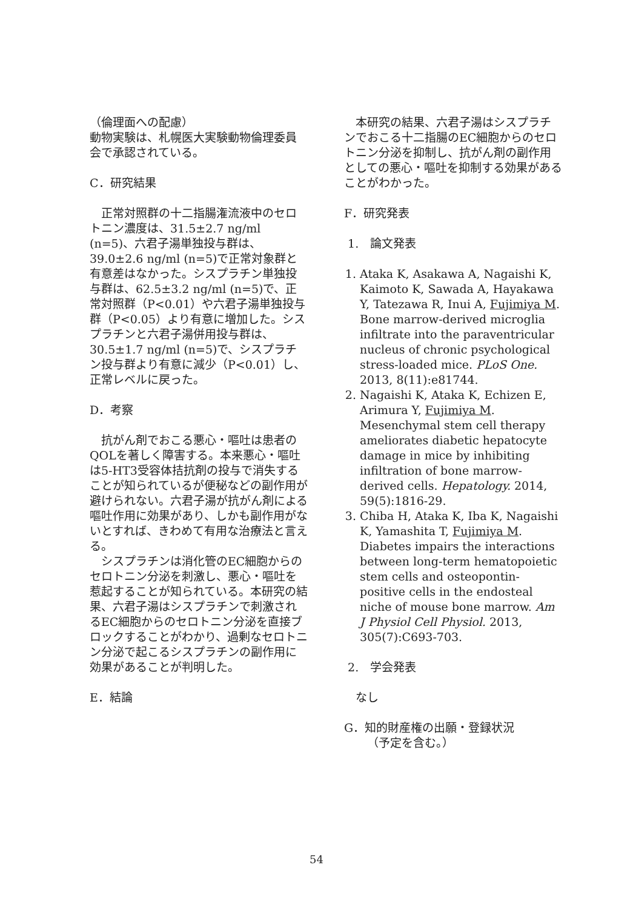（倫理面への配慮）
動物実験は、札幌医大実験動物倫理委員会で承認されている。
C．研究結果
正常対照群の十二指腸潅流液中のセロトニン濃度は、31.5±2.7 ng/ml (n=5)、六君子湯単独投与群は、39.0±2.6 ng/ml (n=5)で正常対象群と有意差はなかった。シスプラチン単独投与群は、62.5±3.2 ng/ml (n=5)で、正常対照群（P<0.01）や六君子湯単独投与群（P<0.05）より有意に増加した。シスプラチンと六君子湯併用投与群は、30.5±1.7 ng/ml (n=5)で、シスプラチン投与群より有意に減少（P<0.01）し、正常レベルに戻った。
D．考察
抗がん剤でおこる悪心・嘔吐は患者のQOLを著しく障害する。本来悪心・嘔吐は5-HT3受容体拮抗剤の投与で消失することが知られているが便秘などの副作用が避けられない。六君子湯が抗がん剤による嘔吐作用に効果があり、しかも副作用がないとすれば、きわめて有用な治療法と言える。
シスプラチンは消化管のEC細胞からのセロトニン分泌を刺激し、悪心・嘔吐を惹起することが知られている。本研究の結果、六君子湯はシスプラチンで刺激されるEC細胞からのセロトニン分泌を直接ブロックすることがわかり、過剰なセロトニン分泌で起こるシスプラチンの副作用に効果があることが判明した。
E．結論
本研究の結果、六君子湯はシスプラチンでおこる十二指腸のEC細胞からのセロトニン分泌を抑制し、抗がん剤の副作用としての悪心・嘔吐を抑制する効果があることがわかった。
F．研究発表
1.　論文発表
1. Ataka K, Asakawa A, Nagaishi K, Kaimoto K, Sawada A, Hayakawa Y, Tatezawa R, Inui A, Fujimiya M. Bone marrow-derived microglia infiltrate into the paraventricular nucleus of chronic psychological stress-loaded mice. PLoS One. 2013, 8(11):e81744.
2. Nagaishi K, Ataka K, Echizen E, Arimura Y, Fujimiya M. Mesenchymal stem cell therapy ameliorates diabetic hepatocyte damage in mice by inhibiting infiltration of bone marrow-derived cells. Hepatology. 2014, 59(5):1816-29.
3. Chiba H, Ataka K, Iba K, Nagaishi K, Yamashita T, Fujimiya M. Diabetes impairs the interactions between long-term hematopoietic stem cells and osteopontin-positive cells in the endosteal niche of mouse bone marrow. Am J Physiol Cell Physiol. 2013, 305(7):C693-703.
2.　学会発表
なし
G．知的財産権の出願・登録状況
（予定を含む。）
54